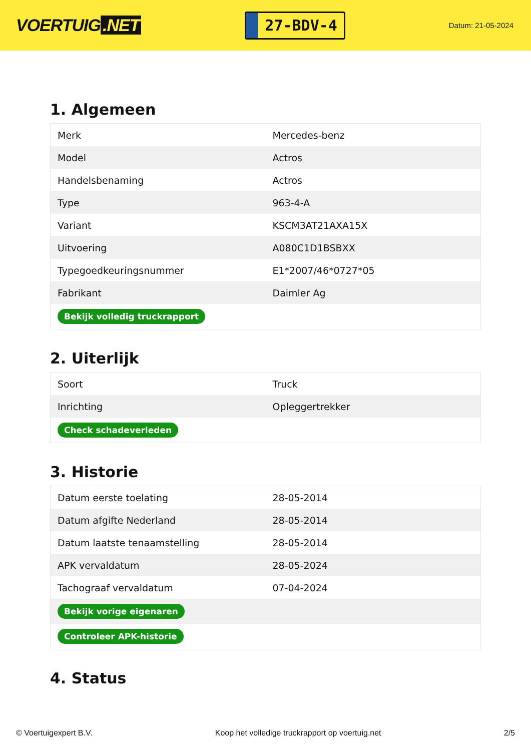VOERTUIG.NET
27-BDV-4
Datum: 21-05-2024
1. Algemeen
| Merk | Mercedes-benz |
| Model | Actros |
| Handelsbenaming | Actros |
| Type | 963-4-A |
| Variant | KSCM3AT21AXA15X |
| Uitvoering | A080C1D1BSBXX |
| Typegoedkeuringsnummer | E1*2007/46*0727*05 |
| Fabrikant | Daimler Ag |
| Bekijk volledig truckrapport | |
2. Uiterlijk
| Soort | Truck |
| Inrichting | Opleggertrekker |
| Check schadeverleden | |
3. Historie
| Datum eerste toelating | 28-05-2014 |
| Datum afgifte Nederland | 28-05-2014 |
| Datum laatste tenaamstelling | 28-05-2014 |
| APK vervaldatum | 28-05-2024 |
| Tachograaf vervaldatum | 07-04-2024 |
| Bekijk vorige eigenaren | |
| Controleer APK-historie | |
4. Status
© Voertuigexpert B.V. Koop het volledige truckrapport op voertuig.net 2/5